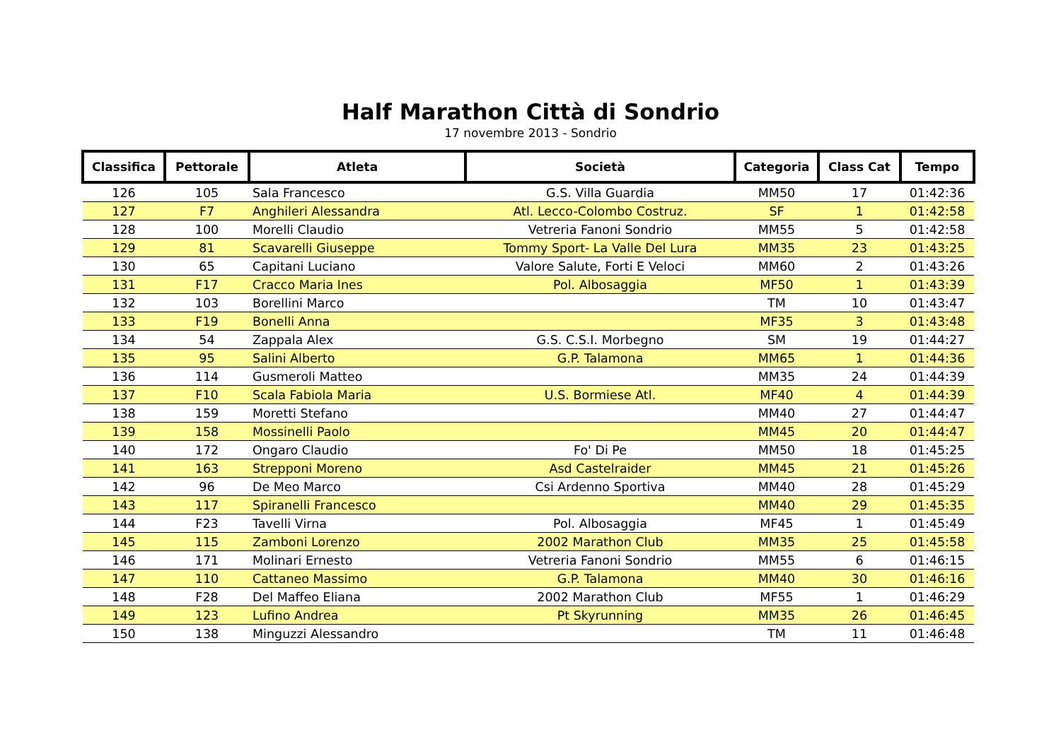Half Marathon Città di Sondrio
17 novembre 2013 - Sondrio
| Classifica | Pettorale | Atleta | Società | Categoria | Class Cat | Tempo |
| --- | --- | --- | --- | --- | --- | --- |
| 126 | 105 | Sala Francesco | G.S. Villa Guardia | MM50 | 17 | 01:42:36 |
| 127 | F7 | Anghileri Alessandra | Atl. Lecco-Colombo Costruz. | SF | 1 | 01:42:58 |
| 128 | 100 | Morelli Claudio | Vetreria Fanoni Sondrio | MM55 | 5 | 01:42:58 |
| 129 | 81 | Scavarelli Giuseppe | Tommy Sport- La Valle Del Lura | MM35 | 23 | 01:43:25 |
| 130 | 65 | Capitani Luciano | Valore Salute, Forti E Veloci | MM60 | 2 | 01:43:26 |
| 131 | F17 | Cracco Maria Ines | Pol. Albosaggia | MF50 | 1 | 01:43:39 |
| 132 | 103 | Borellini Marco | | TM | 10 | 01:43:47 |
| 133 | F19 | Bonelli Anna | | MF35 | 3 | 01:43:48 |
| 134 | 54 | Zappala Alex | G.S. C.S.I. Morbegno | SM | 19 | 01:44:27 |
| 135 | 95 | Salini Alberto | G.P. Talamona | MM65 | 1 | 01:44:36 |
| 136 | 114 | Gusmeroli Matteo | | MM35 | 24 | 01:44:39 |
| 137 | F10 | Scala Fabiola Maria | U.S. Bormiese Atl. | MF40 | 4 | 01:44:39 |
| 138 | 159 | Moretti Stefano | | MM40 | 27 | 01:44:47 |
| 139 | 158 | Mossinelli Paolo | | MM45 | 20 | 01:44:47 |
| 140 | 172 | Ongaro Claudio | Fo' Di Pe | MM50 | 18 | 01:45:25 |
| 141 | 163 | Strepponi Moreno | Asd Castelraider | MM45 | 21 | 01:45:26 |
| 142 | 96 | De Meo Marco | Csi Ardenno Sportiva | MM40 | 28 | 01:45:29 |
| 143 | 117 | Spiranelli Francesco | | MM40 | 29 | 01:45:35 |
| 144 | F23 | Tavelli Virna | Pol. Albosaggia | MF45 | 1 | 01:45:49 |
| 145 | 115 | Zamboni Lorenzo | 2002 Marathon Club | MM35 | 25 | 01:45:58 |
| 146 | 171 | Molinari Ernesto | Vetreria Fanoni Sondrio | MM55 | 6 | 01:46:15 |
| 147 | 110 | Cattaneo Massimo | G.P. Talamona | MM40 | 30 | 01:46:16 |
| 148 | F28 | Del Maffeo Eliana | 2002 Marathon Club | MF55 | 1 | 01:46:29 |
| 149 | 123 | Lufino Andrea | Pt Skyrunning | MM35 | 26 | 01:46:45 |
| 150 | 138 | Minguzzi Alessandro | | TM | 11 | 01:46:48 |